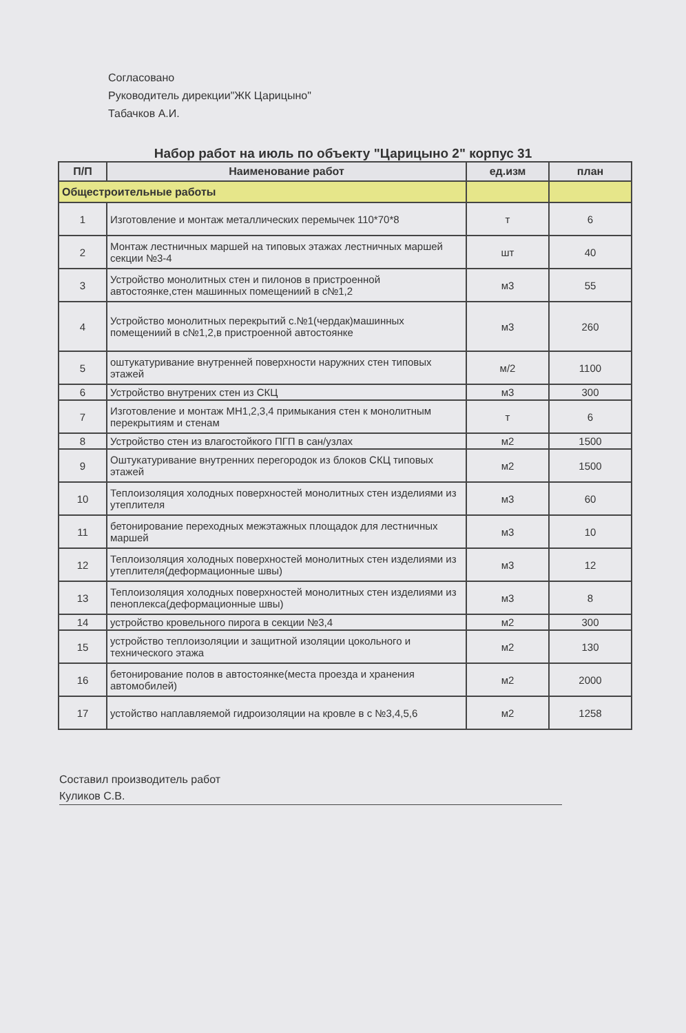Согласовано
Руководитель дирекции"ЖК Царицыно"
Табачков А.И.
Набор работ на июль по объекту "Царицыно 2" корпус 31
| П/П | Наименование работ | ед.изм | план |
| --- | --- | --- | --- |
| Общестроительные работы | | | |
| 1 | Изготовление и монтаж металлических перемычек 110*70*8 | т | 6 |
| 2 | Монтаж лестничных маршей на типовых этажах лестничных маршей секции №3-4 | шт | 40 |
| 3 | Устройство монолитных стен и пилонов в пристроенной автостоянке,стен машинных помещениий в с№1,2 | м3 | 55 |
| 4 | Устройство монолитных перекрытий с.№1(чердак)машинных помещениий в с№1,2,в пристроенной автостоянке | м3 | 260 |
| 5 | оштукатуривание внутренней поверхности наружних стен типовых этажей | м/2 | 1100 |
| 6 | Устройство внутрених стен из СКЦ | м3 | 300 |
| 7 | Изготовление и монтаж МН1,2,3,4 примыкания стен к монолитным перекрытиям и стенам | т | 6 |
| 8 | Устройство стен из влагостойкого ПГП в сан/узлах | м2 | 1500 |
| 9 | Оштукатуривание внутренних перегородок из блоков СКЦ типовых этажей | м2 | 1500 |
| 10 | Теплоизоляция холодных поверхностей монолитных стен изделиями из утеплителя | м3 | 60 |
| 11 | бетонирование переходных межэтажных площадок для лестничных маршей | м3 | 10 |
| 12 | Теплоизоляция холодных поверхностей монолитных стен изделиями из утеплителя(деформационные швы) | м3 | 12 |
| 13 | Теплоизоляция холодных поверхностей монолитных стен изделиями из пеноплекса(деформационные швы) | м3 | 8 |
| 14 | устройство кровельного пирога в секции №3,4 | м2 | 300 |
| 15 | устройство теплоизоляции и защитной изоляции цокольного и технического этажа | м2 | 130 |
| 16 | бетонирование полов в автостоянке(места проезда и хранения автомобилей) | м2 | 2000 |
| 17 | устойство наплавляемой гидроизоляции на кровле в с №3,4,5,6 | м2 | 1258 |
Составил производитель работ
Куликов С.В.